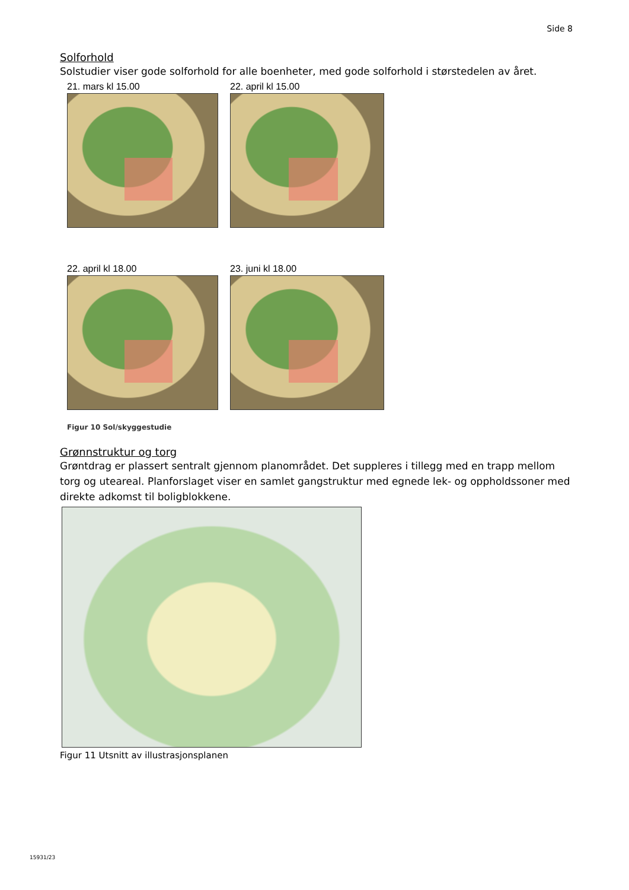Side 8
Solforhold
Solstudier viser gode solforhold for alle boenheter, med gode solforhold i størstedelen av året.
21. mars kl 15.00
22. april kl 15.00
22. april kl 18.00
23. juni kl 18.00
Figur 10 Sol/skyggestudie
Grønnstruktur og torg
Grøntdrag er plassert sentralt gjennom planområdet. Det suppleres i tillegg med en trapp mellom torg og uteareal. Planforslaget viser en samlet gangstruktur med egnede lek- og oppholdssoner med direkte adkomst til boligblokkene.
Figur 11 Utsnitt av illustrasjonsplanen
15931/23